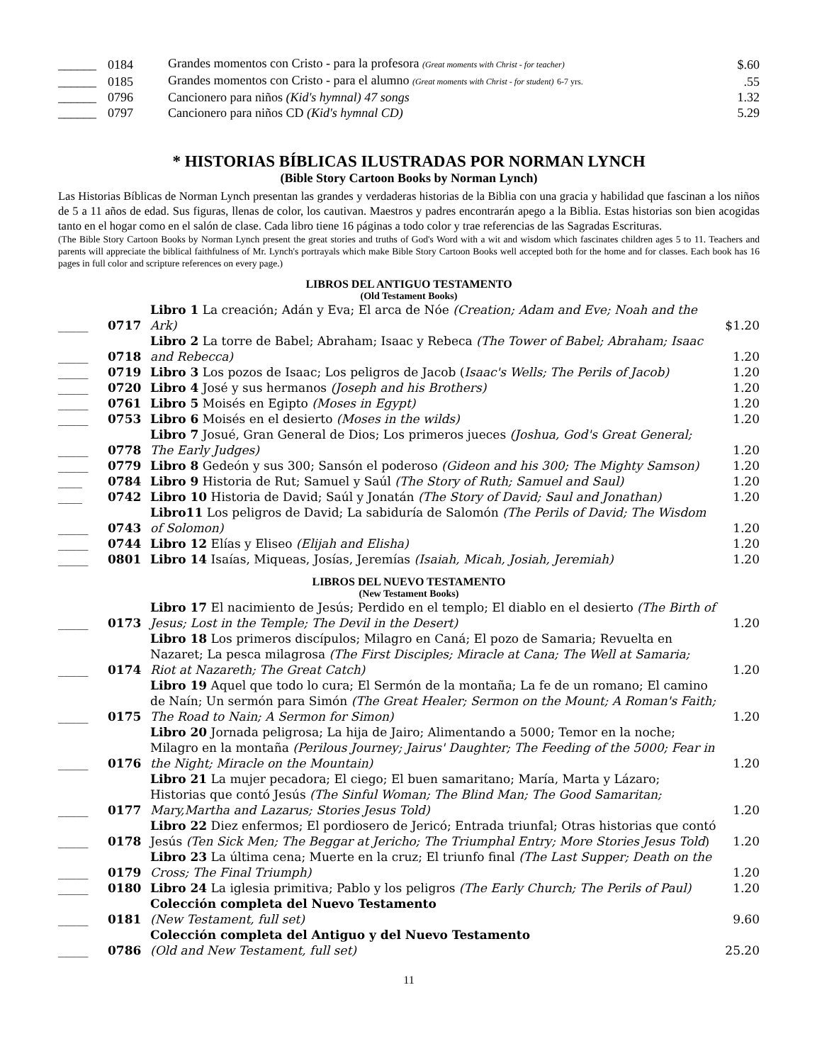| ______ | 0184 | Grandes momentos con Cristo - para la profesora (Great moments with Christ - for teacher) | $.60 |
| ______ | 0185 | Grandes momentos con Cristo - para el alumno (Great moments with Christ - for student) 6-7 yrs. | .55 |
| ______ | 0796 | Cancionero para niños (Kid's hymnal) 47 songs | 1.32 |
| ______ | 0797 | Cancionero para niños CD (Kid's hymnal CD) | 5.29 |
* HISTORIAS BÍBLICAS ILUSTRADAS POR NORMAN LYNCH
(Bible Story Cartoon Books by Norman Lynch)
Las Historias Bíblicas de Norman Lynch presentan las grandes y verdaderas historias de la Biblia con una gracia y habilidad que fascinan a los niños de 5 a 11 años de edad. Sus figuras, llenas de color, los cautivan. Maestros y padres encontrarán apego a la Biblia. Estas historias son bien acogidas tanto en el hogar como en el salón de clase. Cada libro tiene 16 páginas a todo color y trae referencias de las Sagradas Escrituras.
(The Bible Story Cartoon Books by Norman Lynch present the great stories and truths of God's Word with a wit and wisdom which fascinates children ages 5 to 11. Teachers and parents will appreciate the biblical faithfulness of Mr. Lynch's portrayals which make Bible Story Cartoon Books well accepted both for the home and for classes. Each book has 16 pages in full color and scripture references on every page.)
LIBROS DEL ANTIGUO TESTAMENTO
(Old Testament Books)
| _____ | 0717 | Libro 1 La creación; Adán y Eva; El arca de Nóe (Creation; Adam and Eve; Noah and the Ark) | $1.20 |
| _____ | 0718 | Libro 2 La torre de Babel; Abraham; Isaac y Rebeca (The Tower of Babel; Abraham; Isaac and Rebecca) | 1.20 |
| _____ | 0719 | Libro 3 Los pozos de Isaac; Los peligros de Jacob ( Isaac's Wells; The Perils of Jacob) | 1.20 |
| _____ | 0720 | Libro 4 José y sus hermanos (Joseph and his Brothers) | 1.20 |
| _____ | 0761 | Libro 5 Moisés en Egipto (Moses in Egypt) | 1.20 |
| _____ | 0753 | Libro 6 Moisés en el desierto (Moses in the wilds) | 1.20 |
| _____ | 0778 | Libro 7 Josué, Gran General de Dios; Los primeros jueces (Joshua, God's Great General; The Early Judges) | 1.20 |
| _____ | 0779 | Libro 8 Gedeón y sus 300; Sansón el poderoso (Gideon and his 300; The Mighty Samson) | 1.20 |
| ____ | 0784 | Libro 9 Historia de Rut; Samuel y Saúl (The Story of Ruth; Samuel and Saul) | 1.20 |
| ____ | 0742 | Libro 10 Historia de David; Saúl y Jonatán (The Story of David; Saul and Jonathan) | 1.20 |
| _____ | 0743 | Libro11 Los peligros de David; La sabiduría de Salomón (The Perils of David; The Wisdom of Solomon) | 1.20 |
| _____ | 0744 | Libro 12 Elías y Eliseo (Elijah and Elisha) | 1.20 |
| _____ | 0801 | Libro 14 Isaías, Miqueas, Josías, Jeremías (Isaiah, Micah, Josiah, Jeremiah) | 1.20 |
LIBROS DEL NUEVO TESTAMENTO
(New Testament Books)
| _____ | 0173 | Libro 17 El nacimiento de Jesús; Perdido en el templo; El diablo en el desierto (The Birth of Jesus; Lost in the Temple; The Devil in the Desert) | 1.20 |
| _____ | 0174 | Libro 18 Los primeros discípulos; Milagro en Caná; El pozo de Samaria; Revuelta en Nazaret; La pesca milagrosa (The First Disciples; Miracle at Cana; The Well at Samaria; Riot at Nazareth; The Great Catch) | 1.20 |
| _____ | 0175 | Libro 19 Aquel que todo lo cura; El Sermón de la montaña; La fe de un romano; El camino de Naín; Un sermón para Simón (The Great Healer; Sermon on the Mount; A Roman's Faith; The Road to Nain; A Sermon for Simon) | 1.20 |
| _____ | 0176 | Libro 20 Jornada peligrosa; La hija de Jairo; Alimentando a 5000; Temor en la noche; Milagro en la montaña (Perilous Journey; Jairus' Daughter; The Feeding of the 5000; Fear in the Night; Miracle on the Mountain) | 1.20 |
| _____ | 0177 | Libro 21 La mujer pecadora; El ciego; El buen samaritano; María, Marta y Lázaro; Historias que contó Jesús (The Sinful Woman; The Blind Man; The Good Samaritan; Mary,Martha and Lazarus; Stories Jesus Told) | 1.20 |
| _____ | 0178 | Libro 22 Diez enfermos; El pordiosero de Jericó; Entrada triunfal; Otras historias que contó Jesús (Ten Sick Men; The Beggar at Jericho; The Triumphal Entry; More Stories Jesus Told ) | 1.20 |
| _____ | 0179 | Libro 23 La última cena; Muerte en la cruz; El triunfo final (The Last Supper; Death on the Cross; The Final Triumph) | 1.20 |
| _____ | 0180 | Libro 24 La iglesia primitiva; Pablo y los peligros (The Early Church; The Perils of Paul) | 1.20 |
| _____ | 0181 | Colección completa del Nuevo Testamento (New Testament, full set) | 9.60 |
| _____ | 0786 | Colección completa del Antiguo y del Nuevo Testamento (Old and New Testament, full set) | 25.20 |
11